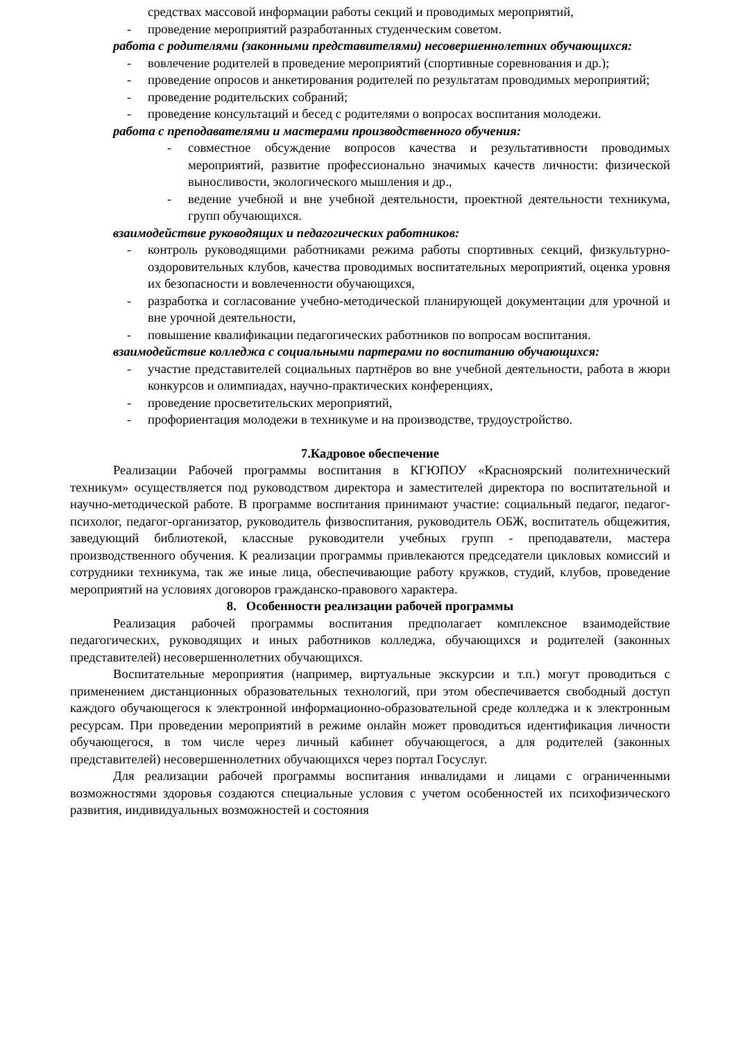средствах массовой информации работы секций и проводимых мероприятий,
- проведение мероприятий разработанных студенческим советом.
работа с родителями (законными представителями) несовершеннолетних обучающихся:
- вовлечение родителей в проведение мероприятий (спортивные соревнования и др.);
- проведение опросов и анкетирования родителей по результатам проводимых мероприятий;
- проведение родительских собраний;
- проведение консультаций и бесед с родителями о вопросах воспитания молодежи.
работа с преподавателями и мастерами производственного обучения:
- совместное обсуждение вопросов качества и результативности проводимых мероприятий, развитие профессионально значимых качеств личности: физической выносливости, экологического мышления и др.,
- ведение учебной и вне учебной деятельности, проектной деятельности техникума, групп обучающихся.
взаимодействие руководящих и педагогических работников:
- контроль руководящими работниками режима работы спортивных секций, физкультурно-оздоровительных клубов, качества проводимых воспитательных мероприятий, оценка уровня их безопасности и вовлеченности обучающихся,
- разработка и согласование учебно-методической планирующей документации для урочной и вне урочной деятельности,
- повышение квалификации педагогических работников по вопросам воспитания.
взаимодействие колледжа с социальными партерами по воспитанию обучающихся:
- участие представителей социальных партнёров во вне учебной деятельности, работа в жюри конкурсов и олимпиадах, научно-практических конференциях,
- проведение просветительских мероприятий,
- профориентация молодежи в техникуме и на производстве, трудоустройство.
7.Кадровое обеспечение
Реализации Рабочей программы воспитания в КГЮПОУ «Красноярский политехнический техникум» осуществляется под руководством директора и заместителей директора по воспитательной и научно-методической работе. В программе воспитания принимают участие: социальный педагог, педагог-психолог, педагог-организатор, руководитель физвоспитания, руководитель ОБЖ, воспитатель общежития, заведующий библиотекой, классные руководители учебных групп - преподаватели, мастера производственного обучения. К реализации программы привлекаются председатели цикловых комиссий и сотрудники техникума, так же иные лица, обеспечивающие работу кружков, студий, клубов, проведение мероприятий на условиях договоров гражданско-правового характера.
8. Особенности реализации рабочей программы
Реализация рабочей программы воспитания предполагает комплексное взаимодействие педагогических, руководящих и иных работников колледжа, обучающихся и родителей (законных представителей) несовершеннолетних обучающихся.
Воспитательные мероприятия (например, виртуальные экскурсии и т.п.) могут проводиться с применением дистанционных образовательных технологий, при этом обеспечивается свободный доступ каждого обучающегося к электронной информационно-образовательной среде колледжа и к электронным ресурсам. При проведении мероприятий в режиме онлайн может проводиться идентификация личности обучающегося, в том числе через личный кабинет обучающегося, а для родителей (законных представителей) несовершеннолетних обучающихся через портал Госуслуг.
Для реализации рабочей программы воспитания инвалидами и лицами с ограниченными возможностями здоровья создаются специальные условия с учетом особенностей их психофизического развития, индивидуальных возможностей и состояния